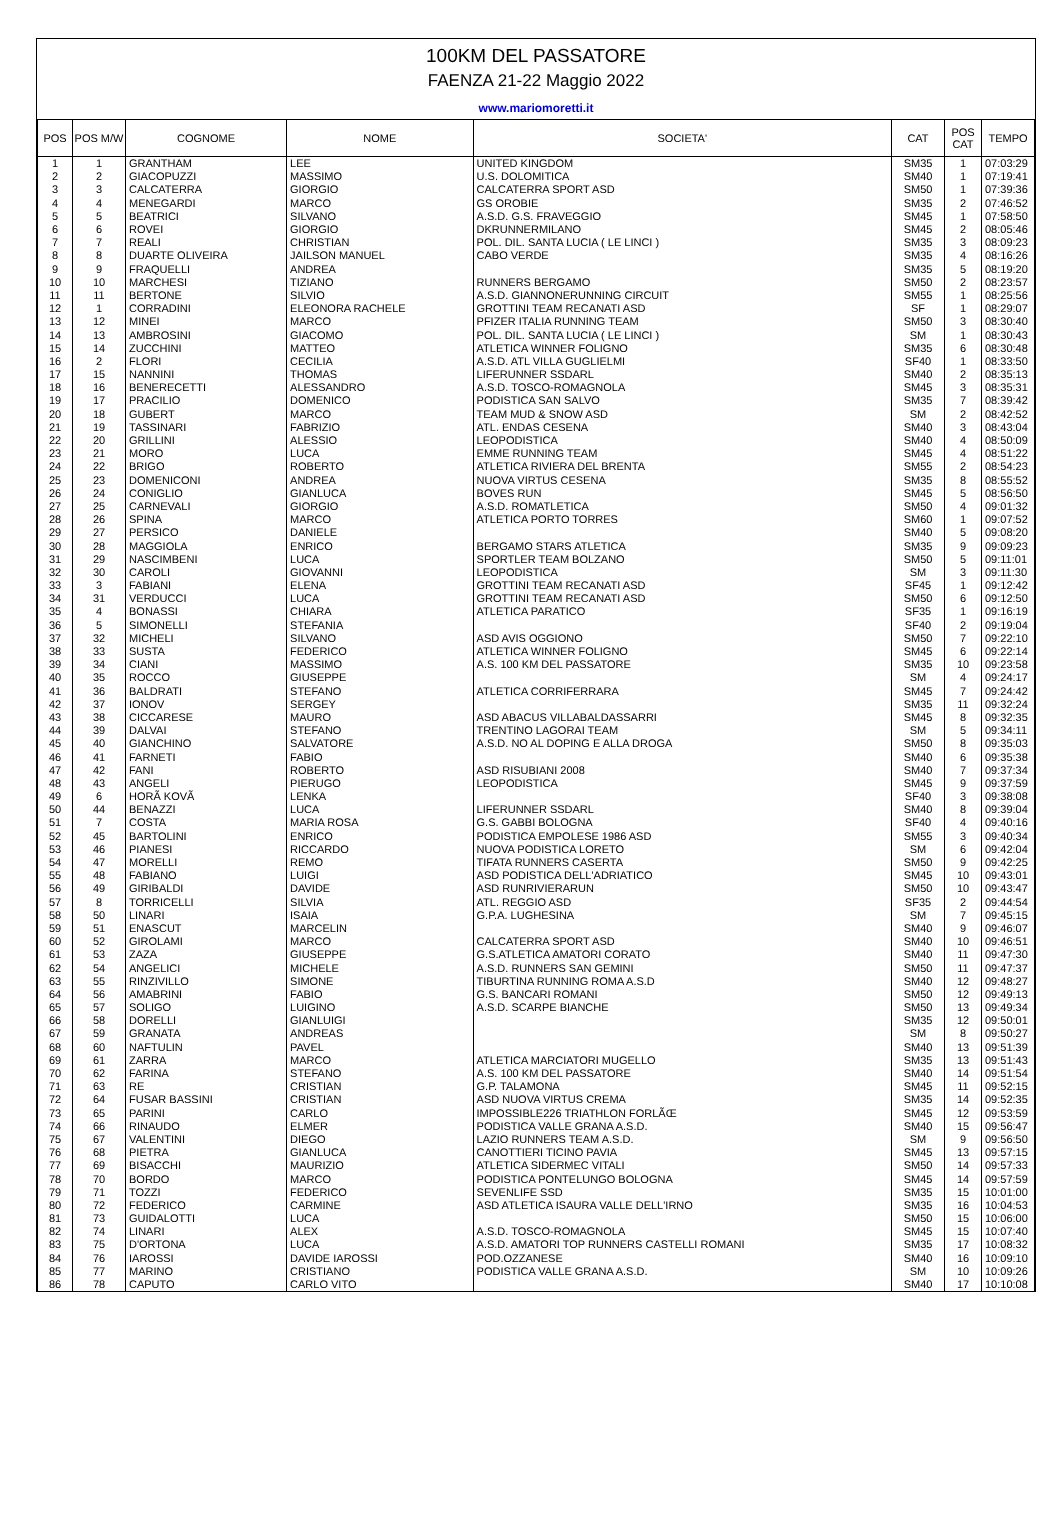100KM DEL PASSATORE
FAENZA 21-22 Maggio 2022
www.mariomoretti.it
| POS | POS M/W | COGNOME | NOME | SOCIETA' | CAT | POS CAT | TEMPO |
| --- | --- | --- | --- | --- | --- | --- | --- |
| 1 | 1 | GRANTHAM | LEE | UNITED KINGDOM | SM35 | 1 | 07:03:29 |
| 2 | 2 | GIACOPUZZI | MASSIMO | U.S. DOLOMITICA | SM40 | 1 | 07:19:41 |
| 3 | 3 | CALCATERRA | GIORGIO | CALCATERRA SPORT ASD | SM50 | 1 | 07:39:36 |
| 4 | 4 | MENEGARDI | MARCO | GS OROBIE | SM35 | 2 | 07:46:52 |
| 5 | 5 | BEATRICI | SILVANO | A.S.D. G.S. FRAVEGGIO | SM45 | 1 | 07:58:50 |
| 6 | 6 | ROVEI | GIORGIO | DKRUNNERMILANO | SM45 | 2 | 08:05:46 |
| 7 | 7 | REALI | CHRISTIAN | POL. DIL. SANTA LUCIA ( LE LINCI ) | SM35 | 3 | 08:09:23 |
| 8 | 8 | DUARTE OLIVEIRA | JAILSON MANUEL | CABO VERDE | SM35 | 4 | 08:16:26 |
| 9 | 9 | FRAQUELLI | ANDREA | | SM35 | 5 | 08:19:20 |
| 10 | 10 | MARCHESI | TIZIANO | RUNNERS BERGAMO | SM50 | 2 | 08:23:57 |
| 11 | 11 | BERTONE | SILVIO | A.S.D. GIANNONERUNNING CIRCUIT | SM55 | 1 | 08:25:56 |
| 12 | 1 | CORRADINI | ELEONORA RACHELE | GROTTINI TEAM RECANATI ASD | SF | 1 | 08:29:07 |
| 13 | 12 | MINEI | MARCO | PFIZER ITALIA RUNNING TEAM | SM50 | 3 | 08:30:40 |
| 14 | 13 | AMBROSINI | GIACOMO | POL. DIL. SANTA LUCIA ( LE LINCI ) | SM | 1 | 08:30:43 |
| 15 | 14 | ZUCCHINI | MATTEO | ATLETICA WINNER FOLIGNO | SM35 | 6 | 08:30:48 |
| 16 | 2 | FLORI | CECILIA | A.S.D. ATL VILLA GUGLIELMI | SF40 | 1 | 08:33:50 |
| 17 | 15 | NANNINI | THOMAS | LIFERUNNER SSDARL | SM40 | 2 | 08:35:13 |
| 18 | 16 | BENERECETTI | ALESSANDRO | A.S.D. TOSCO-ROMAGNOLA | SM45 | 3 | 08:35:31 |
| 19 | 17 | PRACILIO | DOMENICO | PODISTICA SAN SALVO | SM35 | 7 | 08:39:42 |
| 20 | 18 | GUBERT | MARCO | TEAM MUD & SNOW ASD | SM | 2 | 08:42:52 |
| 21 | 19 | TASSINARI | FABRIZIO | ATL. ENDAS CESENA | SM40 | 3 | 08:43:04 |
| 22 | 20 | GRILLINI | ALESSIO | LEOPODISTICA | SM40 | 4 | 08:50:09 |
| 23 | 21 | MORO | LUCA | EMME RUNNING TEAM | SM45 | 4 | 08:51:22 |
| 24 | 22 | BRIGO | ROBERTO | ATLETICA RIVIERA DEL BRENTA | SM55 | 2 | 08:54:23 |
| 25 | 23 | DOMENICONI | ANDREA | NUOVA VIRTUS CESENA | SM35 | 8 | 08:55:52 |
| 26 | 24 | CONIGLIO | GIANLUCA | BOVES RUN | SM45 | 5 | 08:56:50 |
| 27 | 25 | CARNEVALI | GIORGIO | A.S.D. ROMATLETICA | SM50 | 4 | 09:01:32 |
| 28 | 26 | SPINA | MARCO | ATLETICA PORTO TORRES | SM60 | 1 | 09:07:52 |
| 29 | 27 | PERSICO | DANIELE | | SM40 | 5 | 09:08:20 |
| 30 | 28 | MAGGIOLA | ENRICO | BERGAMO STARS ATLETICA | SM35 | 9 | 09:09:23 |
| 31 | 29 | NASCIMBENI | LUCA | SPORTLER TEAM BOLZANO | SM50 | 5 | 09:11:01 |
| 32 | 30 | CAROLI | GIOVANNI | LEOPODISTICA | SM | 3 | 09:11:30 |
| 33 | 3 | FABIANI | ELENA | GROTTINI TEAM RECANATI ASD | SF45 | 1 | 09:12:42 |
| 34 | 31 | VERDUCCI | LUCA | GROTTINI TEAM RECANATI ASD | SM50 | 6 | 09:12:50 |
| 35 | 4 | BONASSI | CHIARA | ATLETICA PARATICO | SF35 | 1 | 09:16:19 |
| 36 | 5 | SIMONELLI | STEFANIA | | SF40 | 2 | 09:19:04 |
| 37 | 32 | MICHELI | SILVANO | ASD AVIS OGGIONO | SM50 | 7 | 09:22:10 |
| 38 | 33 | SUSTA | FEDERICO | ATLETICA WINNER FOLIGNO | SM45 | 6 | 09:22:14 |
| 39 | 34 | CIANI | MASSIMO | A.S. 100 KM DEL PASSATORE | SM35 | 10 | 09:23:58 |
| 40 | 35 | ROCCO | GIUSEPPE | | SM | 4 | 09:24:17 |
| 41 | 36 | BALDRATI | STEFANO | ATLETICA CORRIFERRARA | SM45 | 7 | 09:24:42 |
| 42 | 37 | IONOV | SERGEY | | SM35 | 11 | 09:32:24 |
| 43 | 38 | CICCARESE | MAURO | ASD ABACUS VILLABALDASSARRI | SM45 | 8 | 09:32:35 |
| 44 | 39 | DALVAI | STEFANO | TRENTINO LAGORAI TEAM | SM | 5 | 09:34:11 |
| 45 | 40 | GIANCHINO | SALVATORE | A.S.D. NO AL DOPING E ALLA DROGA | SM50 | 8 | 09:35:03 |
| 46 | 41 | FARNETI | FABIO | | SM40 | 6 | 09:35:38 |
| 47 | 42 | FANI | ROBERTO | ASD RISUBIANI 2008 | SM40 | 7 | 09:37:34 |
| 48 | 43 | ANGELI | PIERUGO | LEOPODISTICA | SM45 | 9 | 09:37:59 |
| 49 | 6 | HORÃ KOVÃ | LENKA | | SF40 | 3 | 09:38:08 |
| 50 | 44 | BENAZZI | LUCA | LIFERUNNER SSDARL | SM40 | 8 | 09:39:04 |
| 51 | 7 | COSTA | MARIA ROSA | G.S. GABBI BOLOGNA | SF40 | 4 | 09:40:16 |
| 52 | 45 | BARTOLINI | ENRICO | PODISTICA EMPOLESE 1986 ASD | SM55 | 3 | 09:40:34 |
| 53 | 46 | PIANESI | RICCARDO | NUOVA PODISTICA LORETO | SM | 6 | 09:42:04 |
| 54 | 47 | MORELLI | REMO | TIFATA RUNNERS CASERTA | SM50 | 9 | 09:42:25 |
| 55 | 48 | FABIANO | LUIGI | ASD PODISTICA DELL'ADRIATICO | SM45 | 10 | 09:43:01 |
| 56 | 49 | GIRIBALDI | DAVIDE | ASD RUNRIVIERARUN | SM50 | 10 | 09:43:47 |
| 57 | 8 | TORRICELLI | SILVIA | ATL. REGGIO ASD | SF35 | 2 | 09:44:54 |
| 58 | 50 | LINARI | ISAIA | G.P.A. LUGHESINA | SM | 7 | 09:45:15 |
| 59 | 51 | ENASCUT | MARCELIN | | SM40 | 9 | 09:46:07 |
| 60 | 52 | GIROLAMI | MARCO | CALCATERRA SPORT ASD | SM40 | 10 | 09:46:51 |
| 61 | 53 | ZAZA | GIUSEPPE | G.S.ATLETICA AMATORI CORATO | SM40 | 11 | 09:47:30 |
| 62 | 54 | ANGELICI | MICHELE | A.S.D. RUNNERS SAN GEMINI | SM50 | 11 | 09:47:37 |
| 63 | 55 | RINZIVILLO | SIMONE | TIBURTINA RUNNING ROMA A.S.D | SM40 | 12 | 09:48:27 |
| 64 | 56 | AMABRINI | FABIO | G.S. BANCARI ROMANI | SM50 | 12 | 09:49:13 |
| 65 | 57 | SOLIGO | LUIGINO | A.S.D. SCARPE BIANCHE | SM50 | 13 | 09:49:34 |
| 66 | 58 | DORELLI | GIANLUIGI | | SM35 | 12 | 09:50:01 |
| 67 | 59 | GRANATA | ANDREAS | | SM | 8 | 09:50:27 |
| 68 | 60 | NAFTULIN | PAVEL | | SM40 | 13 | 09:51:39 |
| 69 | 61 | ZARRA | MARCO | ATLETICA MARCIATORI MUGELLO | SM35 | 13 | 09:51:43 |
| 70 | 62 | FARINA | STEFANO | A.S. 100 KM DEL PASSATORE | SM40 | 14 | 09:51:54 |
| 71 | 63 | RE | CRISTIAN | G.P. TALAMONA | SM45 | 11 | 09:52:15 |
| 72 | 64 | FUSAR BASSINI | CRISTIAN | ASD NUOVA VIRTUS CREMA | SM35 | 14 | 09:52:35 |
| 73 | 65 | PARINI | CARLO | IMPOSSIBLE226 TRIATHLON FORLÃŒ | SM45 | 12 | 09:53:59 |
| 74 | 66 | RINAUDO | ELMER | PODISTICA VALLE GRANA A.S.D. | SM40 | 15 | 09:56:47 |
| 75 | 67 | VALENTINI | DIEGO | LAZIO RUNNERS TEAM A.S.D. | SM | 9 | 09:56:50 |
| 76 | 68 | PIETRA | GIANLUCA | CANOTTIERI TICINO PAVIA | SM45 | 13 | 09:57:15 |
| 77 | 69 | BISACCHI | MAURIZIO | ATLETICA SIDERMEC VITALI | SM50 | 14 | 09:57:33 |
| 78 | 70 | BORDO | MARCO | PODISTICA PONTELUNGO BOLOGNA | SM45 | 14 | 09:57:59 |
| 79 | 71 | TOZZI | FEDERICO | SEVENLIFE SSD | SM35 | 15 | 10:01:00 |
| 80 | 72 | FEDERICO | CARMINE | ASD ATLETICA ISAURA VALLE DELL'IRNO | SM35 | 16 | 10:04:53 |
| 81 | 73 | GUIDALOTTI | LUCA | | SM50 | 15 | 10:06:00 |
| 82 | 74 | LINARI | ALEX | A.S.D. TOSCO-ROMAGNOLA | SM45 | 15 | 10:07:40 |
| 83 | 75 | D'ORTONA | LUCA | A.S.D. AMATORI TOP RUNNERS CASTELLI ROMANI | SM35 | 17 | 10:08:32 |
| 84 | 76 | IAROSSI | DAVIDE IAROSSI | POD.OZZANESE | SM40 | 16 | 10:09:10 |
| 85 | 77 | MARINO | CRISTIANO | PODISTICA VALLE GRANA A.S.D. | SM | 10 | 10:09:26 |
| 86 | 78 | CAPUTO | CARLO VITO | | SM40 | 17 | 10:10:08 |